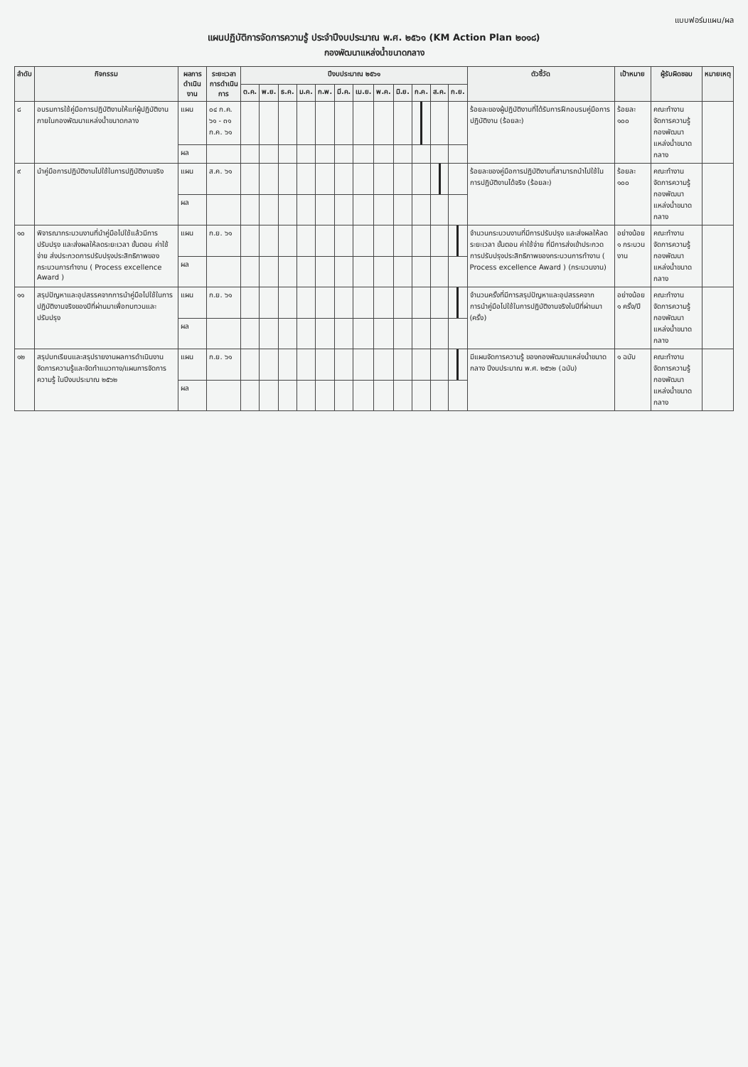แบบฟอร์มแผน/ผล
แผนปฏิบัติการจัดการความรู้ ประจำปีงบประมาณ พ.ศ. ๒๕๖๑ (KM Action Plan ๒๐๑๘)
กองพัฒนาแหล่งน้ำขนาดกลาง
| ลำดับ | กิจกรรม | ผลการดำเนินงาน | ระยะเวลา การดำเนินการ | ปีงบประมาณ ๒๕๖๑ | | | | | | | | | | | | ตัวชี้วัด | เป้าหมาย | ผู้รับผิดชอบ | หมายเหตุ |
| --- | --- | --- | --- | --- | --- | --- | --- | --- | --- | --- | --- | --- | --- | --- | --- | --- | --- | --- | --- |
| | | | | ต.ค. | พ.ย. | ธ.ค. | ม.ค. | ก.พ. | มี.ค. | เม.ย. | พ.ค. | มิ.ย. | ก.ค. | ส.ค. | ก.ย. | | | | |
| ๘ | อบรมการใช้คู่มือการปฏิบัติงานให้แก่ผู้ปฏิบัติงานภายในกองพัฒนาแหล่งน้ำขนาดกลาง | แผน | ๐๔ ก.ค. ๖๑ - ๓๑ ก.ค. ๖๑ | | | | | | | | | | | | | ร้อยละของผู้ปฏิบัติงานที่ได้รับการฝึกอบรมคู่มือการปฏิบัติงาน (ร้อยละ) | ร้อยละ ๑๐๐ | คณะทำงานจัดการความรู้ กองพัฒนาแหล่งน้ำขนาดกลาง | |
| | | ผล | | | | | | | | | | | | | | | | | |
| ๙ | นำคู่มือการปฏิบัติงานไปใช้ในการปฏิบัติงานจริง | แผน | ส.ค. ๖๑ | | | | | | | | | | | | | ร้อยละของคู่มือการปฏิบัติงานที่สามารถนำไปใช้ในการปฏิบัติงานได้จริง (ร้อยละ) | ร้อยละ ๑๐๐ | คณะทำงานจัดการความรู้ กองพัฒนาแหล่งน้ำขนาดกลาง | |
| | | ผล | | | | | | | | | | | | | | | | | |
| ๑๐ | พิจารณากระบวนงานที่นำคู่มือไปใช้แล้วมีการปรับปรุง และส่งผลให้ลดระยะเวลา ขั้นตอน ค่าใช้จ่าย ส่งประกวดการปรับปรุงประสิทธิภาพของกระบวนการทำงาน ( Process excellence Award ) | แผน | ก.ย. ๖๑ | | | | | | | | | | | | | จำนวนกระบวนงานที่มีการปรับปรุง และส่งผลให้ลดระยะเวลา ขั้นตอน ค่าใช้จ่าย ที่มีการส่งเข้าประกวดการปรับปรุงประสิทธิภาพของกระบวนการทำงาน ( Process excellence Award ) (กระบวนงาน) | อย่างน้อย ๑ กระบวนงาน | คณะทำงานจัดการความรู้ กองพัฒนาแหล่งน้ำขนาดกลาง | |
| | | ผล | | | | | | | | | | | | | | | | | |
| ๑๑ | สรุปปัญหาและอุปสรรคจากการนำคู่มือไปใช้ในการปฏิบัติงานจริงของปีที่ผ่านมาเพื่อทบทวนและปรับปรุง | แผน | ก.ย. ๖๑ | | | | | | | | | | | | | จำนวนครั้งที่มีการสรุปปัญหาและอุปสรรคจากการนำคู่มือไปใช้ในการปฏิบัติงานจริงในปีที่ผ่านมา (ครั้ง) | อย่างน้อย ๑ ครั้ง/ปี | คณะทำงานจัดการความรู้ กองพัฒนาแหล่งน้ำขนาดกลาง | |
| | | ผล | | | | | | | | | | | | | | | | | |
| ๑๒ | สรุปบทเรียนและสรุปรายงานผลการดำเนินงาน จัดการความรู้และจัดทำแนวทาง/แผนการจัดการความรู้ ในปีงบประมาณ ๒๕๖๒ | แผน | ก.ย. ๖๑ | | | | | | | | | | | | | มีแผนจัดการความรู้ ของกองพัฒนาแหล่งน้ำขนาดกลาง ปีงบประมาณ พ.ศ. ๒๕๖๒ (ฉบับ) | ๑ ฉบับ | คณะทำงานจัดการความรู้ กองพัฒนาแหล่งน้ำขนาดกลาง | |
| | | ผล | | | | | | | | | | | | | | | | | |